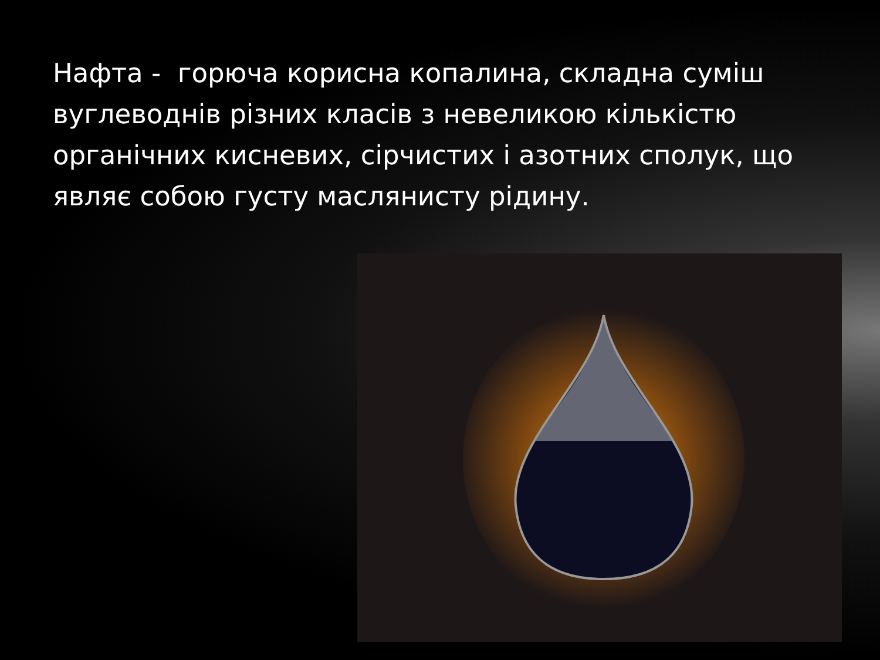Нафта - горюча корисна копалина, складна суміш вуглеводнів різних класів з невеликою кількістю органічних кисневих, сірчистих і азотних сполук, що являє собою густу маслянисту рідину.